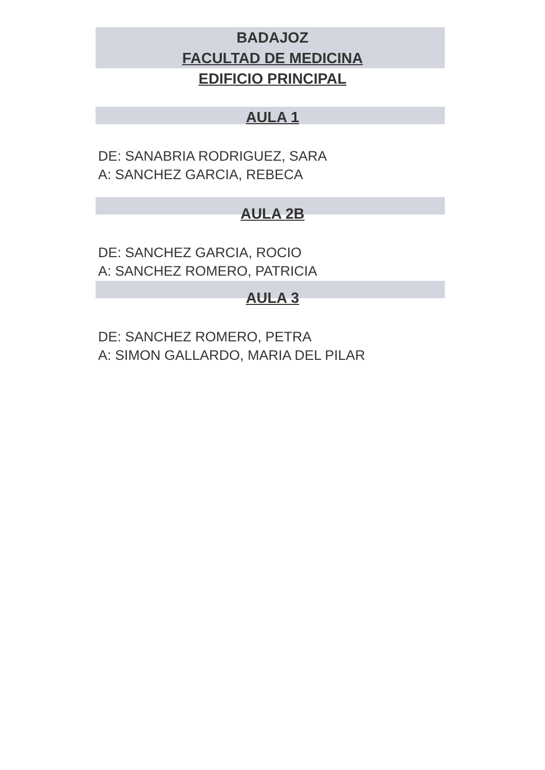BADAJOZ
FACULTAD DE MEDICINA
EDIFICIO PRINCIPAL
AULA 1
DE: SANABRIA RODRIGUEZ, SARA
A: SANCHEZ GARCIA, REBECA
AULA 2B
DE: SANCHEZ GARCIA, ROCIO
A: SANCHEZ ROMERO, PATRICIA
AULA 3
DE: SANCHEZ ROMERO, PETRA
A: SIMON GALLARDO, MARIA DEL PILAR